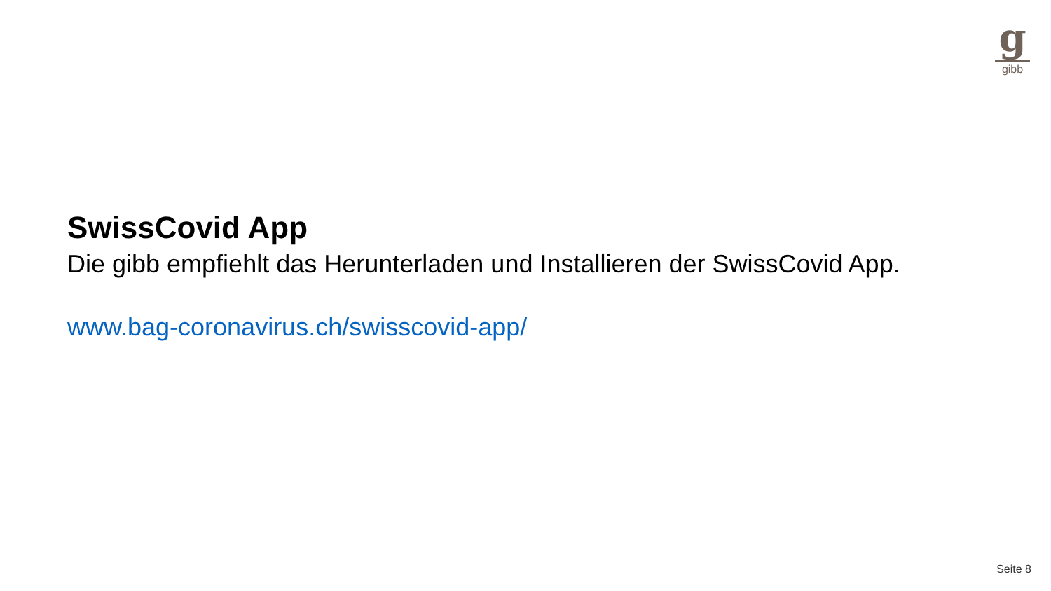g
gibb
SwissCovid App
Die gibb empfiehlt das Herunterladen und Installieren der SwissCovid App.
www.bag-coronavirus.ch/swisscovid-app/
Seite 8